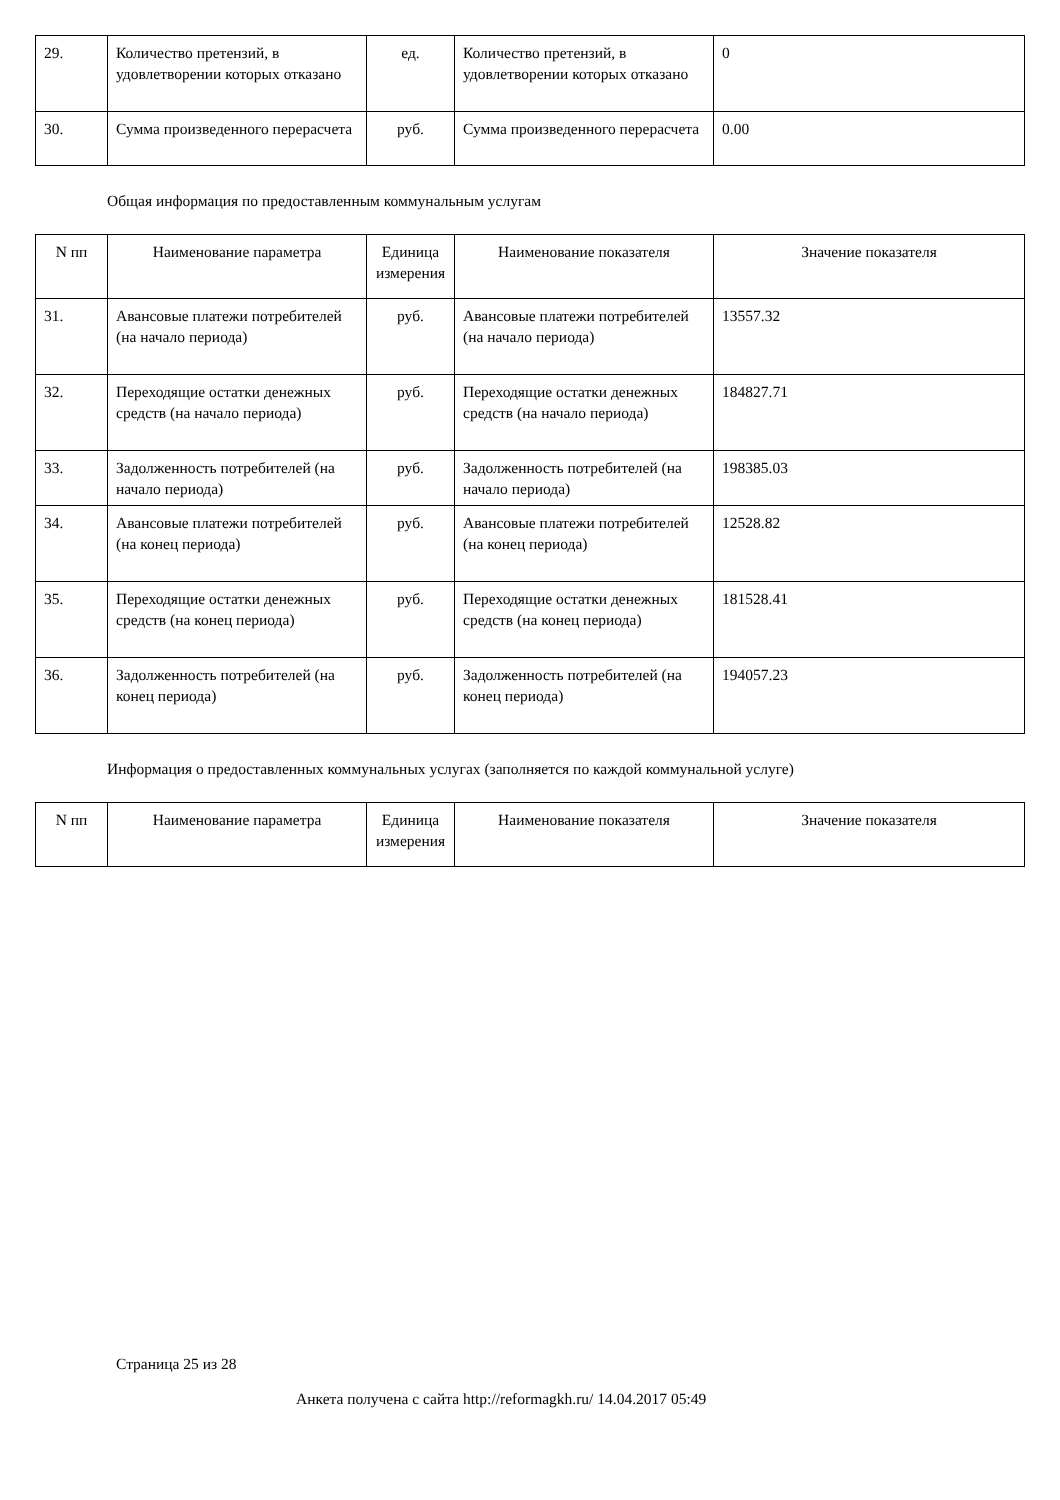| 29. | Количество претензий, в удовлетворении которых отказано | ед. | Количество претензий, в удовлетворении которых отказано | 0 |
| 30. | Сумма произведенного перерасчета | руб. | Сумма произведенного перерасчета | 0.00 |
Общая информация по предоставленным коммунальным услугам
| N пп | Наименование параметра | Единица измерения | Наименование показателя | Значение показателя |
| --- | --- | --- | --- | --- |
| 31. | Авансовые платежи потребителей (на начало периода) | руб. | Авансовые платежи потребителей (на начало периода) | 13557.32 |
| 32. | Переходящие остатки денежных средств (на начало периода) | руб. | Переходящие остатки денежных средств (на начало периода) | 184827.71 |
| 33. | Задолженность потребителей (на начало периода) | руб. | Задолженность потребителей (на начало периода) | 198385.03 |
| 34. | Авансовые платежи потребителей (на конец периода) | руб. | Авансовые платежи потребителей (на конец периода) | 12528.82 |
| 35. | Переходящие остатки денежных средств (на конец периода) | руб. | Переходящие остатки денежных средств (на конец периода) | 181528.41 |
| 36. | Задолженность потребителей (на конец периода) | руб. | Задолженность потребителей (на конец периода) | 194057.23 |
Информация о предоставленных коммунальных услугах (заполняется по каждой коммунальной услуге)
| N пп | Наименование параметра | Единица измерения | Наименование показателя | Значение показателя |
| --- | --- | --- | --- | --- |
Страница 25 из 28
Анкета получена с сайта http://reformagkh.ru/ 14.04.2017 05:49